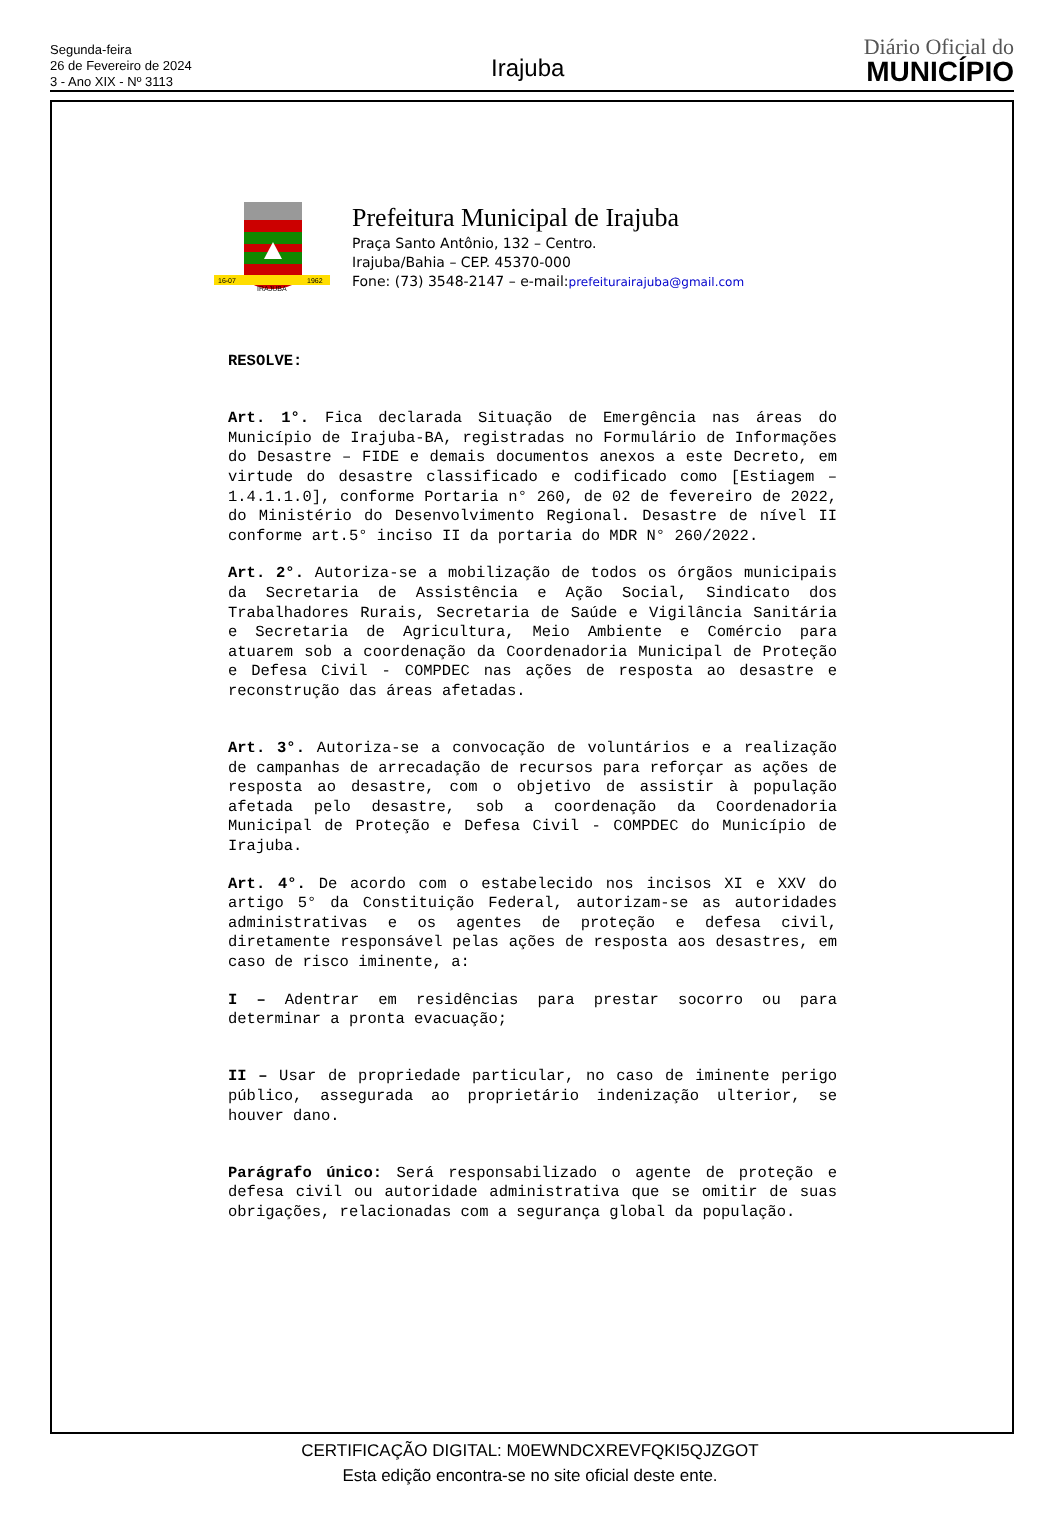Segunda-feira
26 de Fevereiro de 2024
3 - Ano XIX - Nº 3113
Irajuba
Diário Oficial do
MUNICÍPIO
16-07
IRAJUBA
1962
Prefeitura Municipal de Irajuba
Praça Santo Antônio, 132 – Centro.
Irajuba/Bahia – CEP. 45370-000
Fone: (73) 3548-2147 – e-mail:prefeiturairajuba@gmail.com
RESOLVE:
Art. 1°. Fica declarada Situação de Emergência nas áreas do Município de Irajuba-BA, registradas no Formulário de Informações do Desastre – FIDE e demais documentos anexos a este Decreto, em virtude do desastre classificado e codificado como [Estiagem – 1.4.1.1.0], conforme Portaria n° 260, de 02 de fevereiro de 2022, do Ministério do Desenvolvimento Regional. Desastre de nível II conforme art.5° inciso II da portaria do MDR N° 260/2022.
Art. 2°. Autoriza-se a mobilização de todos os órgãos municipais da Secretaria de Assistência e Ação Social, Sindicato dos Trabalhadores Rurais, Secretaria de Saúde e Vigilância Sanitária e Secretaria de Agricultura, Meio Ambiente e Comércio para atuarem sob a coordenação da Coordenadoria Municipal de Proteção e Defesa Civil - COMPDEC nas ações de resposta ao desastre e reconstrução das áreas afetadas.
Art. 3°. Autoriza-se a convocação de voluntários e a realização de campanhas de arrecadação de recursos para reforçar as ações de resposta ao desastre, com o objetivo de assistir à população afetada pelo desastre, sob a coordenação da Coordenadoria Municipal de Proteção e Defesa Civil - COMPDEC do Município de Irajuba.
Art. 4°. De acordo com o estabelecido nos incisos XI e XXV do artigo 5° da Constituição Federal, autorizam-se as autoridades administrativas e os agentes de proteção e defesa civil, diretamente responsável pelas ações de resposta aos desastres, em caso de risco iminente, a:
I – Adentrar em residências para prestar socorro ou para determinar a pronta evacuação;
II – Usar de propriedade particular, no caso de iminente perigo público, assegurada ao proprietário indenização ulterior, se houver dano.
Parágrafo único: Será responsabilizado o agente de proteção e defesa civil ou autoridade administrativa que se omitir de suas obrigações, relacionadas com a segurança global da população.
CERTIFICAÇÃO DIGITAL: M0EWNDCXREVFQKI5QJZGOT
Esta edição encontra-se no site oficial deste ente.